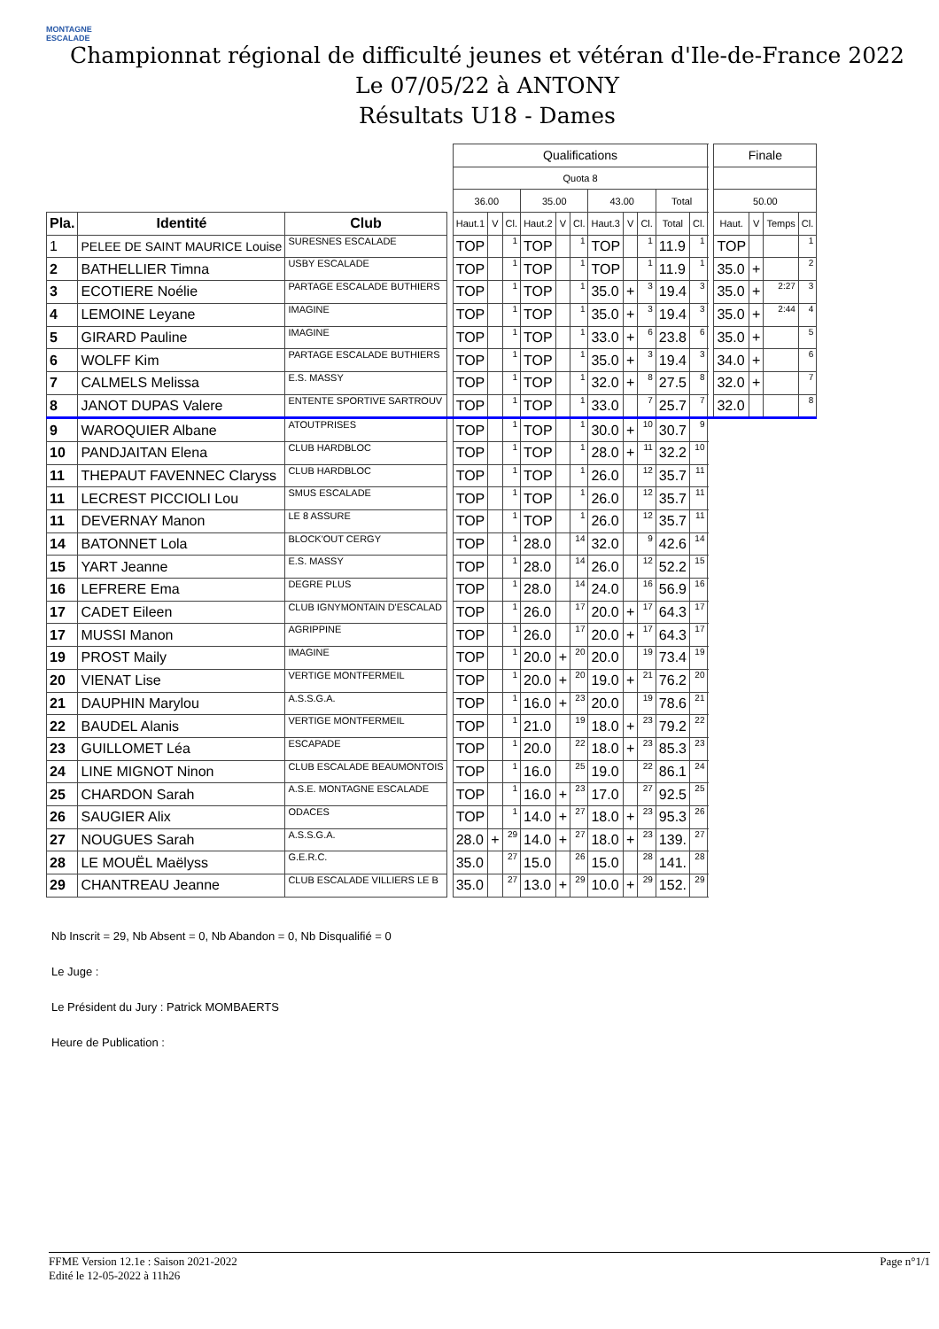MONTAGNE ESCALADE
Championnat régional de difficulté jeunes et vétéran d'Ile-de-France 2022
Le 07/05/22 à ANTONY
Résultats U18 - Dames
| | | | | Qualifications | | | | | | | | | | | | Finale | | | |
| | | | | Quota 8 | | | | | | | | | | | | | | | |
| | | | | 36.00 | | | 35.00 | | | 43.00 | | | Total | | | 50.00 | | | |
| Pla. | Identité | Club | | Haut.1 | V | Cl. | Haut.2 | V | Cl. | Haut.3 | V | Cl. | Total | Cl. | | Haut. | V | Temps | Cl. |
| 1 | PELEE DE SAINT MAURICE Louise | SURESNES ESCALADE | | TOP | | 1 | TOP | | 1 | TOP | | 1 | 11.9 | 1 | | TOP | | | 1 |
| 2 | BATHELLIER Timna | USBY ESCALADE | | TOP | | 1 | TOP | | 1 | TOP | | 1 | 11.9 | 1 | | 35.0 | + | | 2 |
| 3 | ECOTIERE Noélie | PARTAGE ESCALADE BUTHIERS | | TOP | | 1 | TOP | | 1 | 35.0 | + | 3 | 19.4 | 3 | | 35.0 | + | 2:27 | 3 |
| 4 | LEMOINE Leyane | IMAGINE | | TOP | | 1 | TOP | | 1 | 35.0 | + | 3 | 19.4 | 3 | | 35.0 | + | 2:44 | 4 |
| 5 | GIRARD Pauline | IMAGINE | | TOP | | 1 | TOP | | 1 | 33.0 | + | 6 | 23.8 | 6 | | 35.0 | + | | 5 |
| 6 | WOLFF Kim | PARTAGE ESCALADE BUTHIERS | | TOP | | 1 | TOP | | 1 | 35.0 | + | 3 | 19.4 | 3 | | 34.0 | + | | 6 |
| 7 | CALMELS Melissa | E.S. MASSY | | TOP | | 1 | TOP | | 1 | 32.0 | + | 8 | 27.5 | 8 | | 32.0 | + | | 7 |
| 8 | JANOT DUPAS Valere | ENTENTE SPORTIVE SARTROUV | | TOP | | 1 | TOP | | 1 | 33.0 | | 7 | 25.7 | 7 | | 32.0 | | | 8 |
| 9 | WAROQUIER Albane | ATOUTPRISES | | TOP | | 1 | TOP | | 1 | 30.0 | + | 10 | 30.7 | 9 | | | | | |
| 10 | PANDJAITAN Elena | CLUB HARDBLOC | | TOP | | 1 | TOP | | 1 | 28.0 | + | 11 | 32.2 | 10 | | | | | |
| 11 | THEPAUT FAVENNEC Claryss | CLUB HARDBLOC | | TOP | | 1 | TOP | | 1 | 26.0 | | 12 | 35.7 | 11 | | | | | |
| 11 | LECREST PICCIOLI Lou | SMUS ESCALADE | | TOP | | 1 | TOP | | 1 | 26.0 | | 12 | 35.7 | 11 | | | | | |
| 11 | DEVERNAY Manon | LE 8 ASSURE | | TOP | | 1 | TOP | | 1 | 26.0 | | 12 | 35.7 | 11 | | | | | |
| 14 | BATONNET Lola | BLOCK'OUT CERGY | | TOP | | 1 | 28.0 | | 14 | 32.0 | | 9 | 42.6 | 14 | | | | | |
| 15 | YART Jeanne | E.S. MASSY | | TOP | | 1 | 28.0 | | 14 | 26.0 | | 12 | 52.2 | 15 | | | | | |
| 16 | LEFRERE Ema | DEGRE PLUS | | TOP | | 1 | 28.0 | | 14 | 24.0 | | 16 | 56.9 | 16 | | | | | |
| 17 | CADET Eileen | CLUB IGNYMONTAIN D'ESCALAD | | TOP | | 1 | 26.0 | | 17 | 20.0 | + | 17 | 64.3 | 17 | | | | | |
| 17 | MUSSI Manon | AGRIPPINE | | TOP | | 1 | 26.0 | | 17 | 20.0 | + | 17 | 64.3 | 17 | | | | | |
| 19 | PROST Maily | IMAGINE | | TOP | | 1 | 20.0 | + | 20 | 20.0 | | 19 | 73.4 | 19 | | | | | |
| 20 | VIENAT Lise | VERTIGE MONTFERMEIL | | TOP | | 1 | 20.0 | + | 20 | 19.0 | + | 21 | 76.2 | 20 | | | | | |
| 21 | DAUPHIN Marylou | A.S.S.G.A. | | TOP | | 1 | 16.0 | + | 23 | 20.0 | | 19 | 78.6 | 21 | | | | | |
| 22 | BAUDEL Alanis | VERTIGE MONTFERMEIL | | TOP | | 1 | 21.0 | | 19 | 18.0 | + | 23 | 79.2 | 22 | | | | | |
| 23 | GUILLOMET Léa | ESCAPADE | | TOP | | 1 | 20.0 | | 22 | 18.0 | + | 23 | 85.3 | 23 | | | | | |
| 24 | LINE MIGNOT Ninon | CLUB ESCALADE BEAUMONTOIS | | TOP | | 1 | 16.0 | | 25 | 19.0 | | 22 | 86.1 | 24 | | | | | |
| 25 | CHARDON Sarah | A.S.E. MONTAGNE ESCALADE | | TOP | | 1 | 16.0 | + | 23 | 17.0 | | 27 | 92.5 | 25 | | | | | |
| 26 | SAUGIER Alix | ODACES | | TOP | | 1 | 14.0 | + | 27 | 18.0 | + | 23 | 95.3 | 26 | | | | | |
| 27 | NOUGUES Sarah | A.S.S.G.A. | | 28.0 | + | 29 | 14.0 | + | 27 | 18.0 | + | 23 | 139. | 27 | | | | | |
| 28 | LE MOUËL Maëlyss | G.E.R.C. | | 35.0 | | 27 | 15.0 | | 26 | 15.0 | | 28 | 141. | 28 | | | | | |
| 29 | CHANTREAU Jeanne | CLUB ESCALADE VILLIERS LE B | | 35.0 | | 27 | 13.0 | + | 29 | 10.0 | + | 29 | 152. | 29 | | | | | |
Nb Inscrit = 29, Nb Absent = 0, Nb Abandon = 0, Nb Disqualifié = 0
Le Juge :
Le Président du Jury : Patrick MOMBAERTS
Heure de Publication :
FFME Version 12.1e : Saison 2021-2022
Edité le 12-05-2022 à 11h26
Page n°1/1